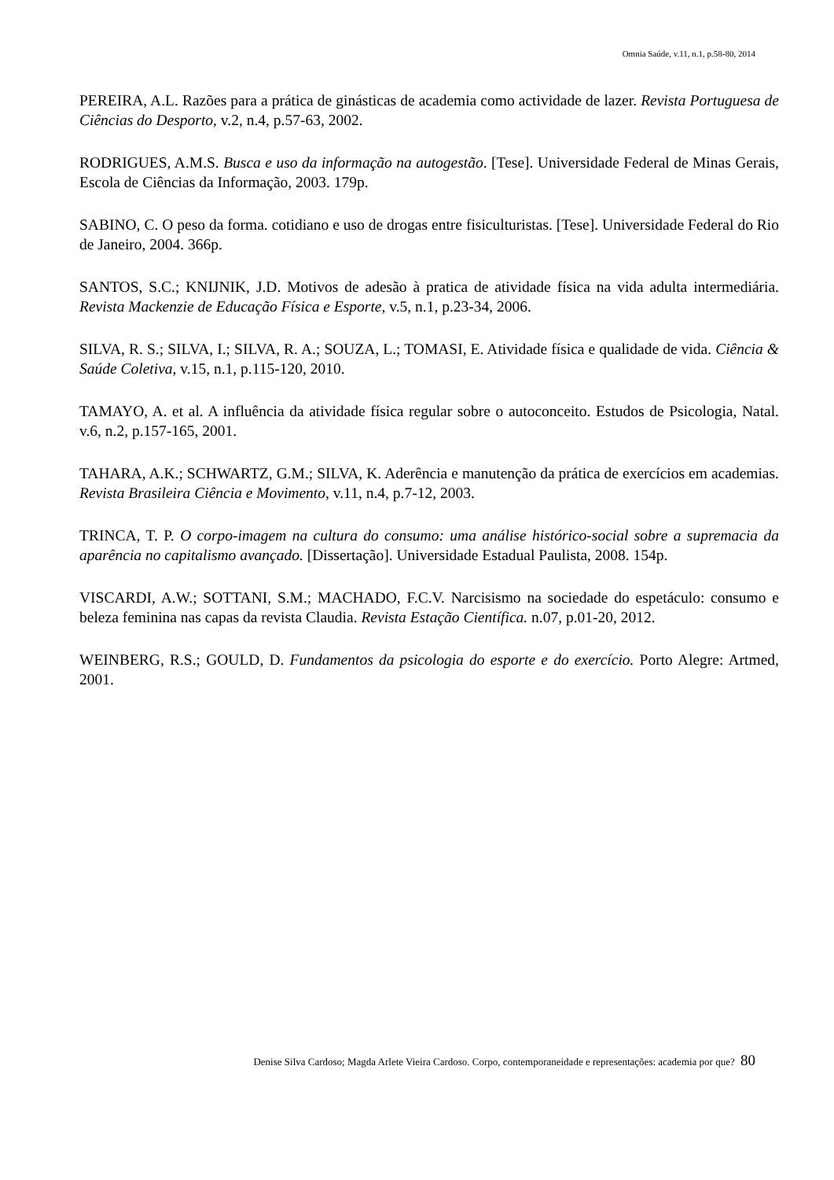Omnia Saúde, v.11, n.1, p.58-80, 2014
PEREIRA, A.L. Razões para a prática de ginásticas de academia como actividade de lazer. Revista Portuguesa de Ciências do Desporto, v.2, n.4, p.57-63, 2002.
RODRIGUES, A.M.S. Busca e uso da informação na autogestão. [Tese]. Universidade Federal de Minas Gerais, Escola de Ciências da Informação, 2003. 179p.
SABINO, C. O peso da forma. cotidiano e uso de drogas entre fisiculturistas. [Tese]. Universidade Federal do Rio de Janeiro, 2004. 366p.
SANTOS, S.C.; KNIJNIK, J.D. Motivos de adesão à pratica de atividade física na vida adulta intermediária. Revista Mackenzie de Educação Física e Esporte, v.5, n.1, p.23-34, 2006.
SILVA, R. S.; SILVA, I.; SILVA, R. A.; SOUZA, L.; TOMASI, E. Atividade física e qualidade de vida. Ciência & Saúde Coletiva, v.15, n.1, p.115-120, 2010.
TAMAYO, A. et al. A influência da atividade física regular sobre o autoconceito. Estudos de Psicologia, Natal. v.6, n.2, p.157-165, 2001.
TAHARA, A.K.; SCHWARTZ, G.M.; SILVA, K. Aderência e manutenção da prática de exercícios em academias. Revista Brasileira Ciência e Movimento, v.11, n.4, p.7-12, 2003.
TRINCA, T. P. O corpo-imagem na cultura do consumo: uma análise histórico-social sobre a supremacia da aparência no capitalismo avançado. [Dissertação]. Universidade Estadual Paulista, 2008. 154p.
VISCARDI, A.W.; SOTTANI, S.M.; MACHADO, F.C.V. Narcisismo na sociedade do espetáculo: consumo e beleza feminina nas capas da revista Claudia. Revista Estação Científica. n.07, p.01-20, 2012.
WEINBERG, R.S.; GOULD, D. Fundamentos da psicologia do esporte e do exercício. Porto Alegre: Artmed, 2001.
Denise Silva Cardoso; Magda Arlete Vieira Cardoso. Corpo, contemporaneidade e representações: academia por que? 80